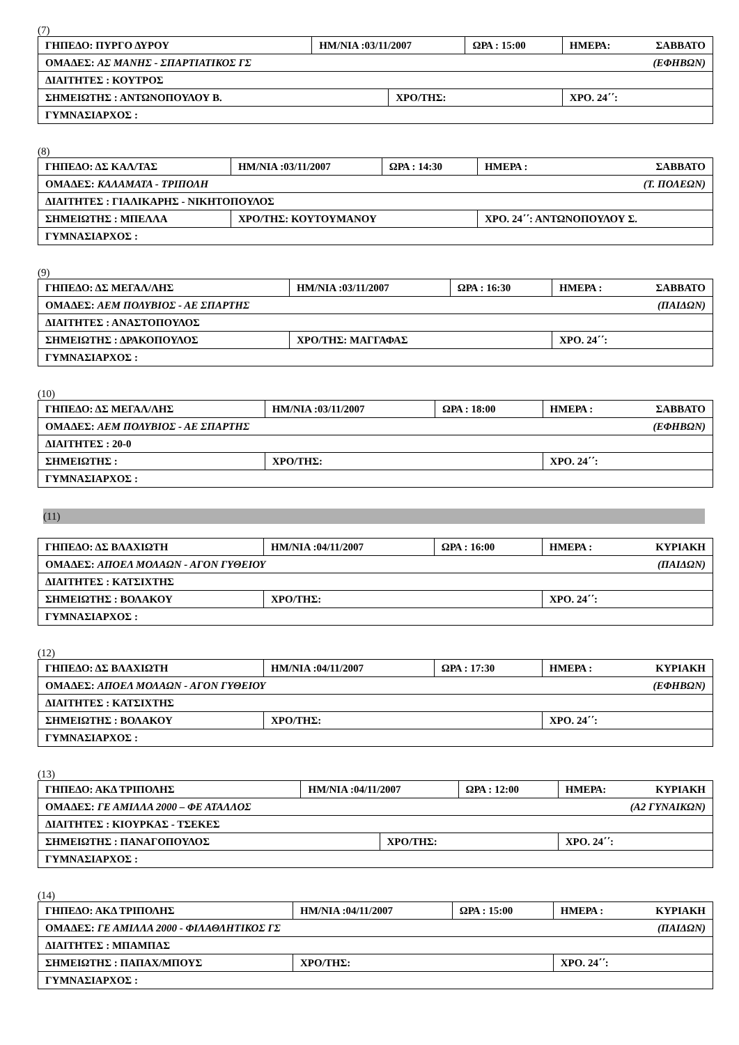(7)
| ΓΗΠΕΔΟ: ΠΥΡΓΟ ΔΥΡΟΥ | ΗΜ/ΝΙΑ :03/11/2007 | | ΩΡΑ : 15:00 | ΗΜΕΡΑ: ΣΑΒΒΑΤΟ |
| ΟΜΑΔΕΣ: ΑΣ ΜΑΝΗΣ - ΣΠΑΡΤΙΑΤΙΚΟΣ ΓΣ (ΕΦΗΒΩΝ) | | | | |
| ΔΙΑΙΤΗΤΕΣ : ΚΟΥΤΡΟΣ | | | | |
| ΣΗΜΕΙΩΤΗΣ : ΑΝΤΩΝΟΠΟΥΛΟΥ Β. | | ΧΡΟ/ΤΗΣ: | | ΧΡΟ. 24΄΄: |
| ΓΥΜΝΑΣΙΑΡΧΟΣ : | | | | |
(8)
| ΓΗΠΕΔΟ: ΔΣ ΚΑΛ/ΤΑΣ | ΗΜ/ΝΙΑ :03/11/2007 | ΩΡΑ : 14:30 | ΗΜΕΡΑ : ΣΑΒΒΑΤΟ |
| ΟΜΑΔΕΣ: ΚΑΛΑΜΑΤΑ - ΤΡΙΠΟΛΗ (Τ. ΠΟΛΕΩΝ) | | | |
| ΔΙΑΙΤΗΤΕΣ : ΓΙΑΛΙΚΑΡΗΣ - ΝΙΚΗΤΟΠΟΥΛΟΣ | | | |
| ΣΗΜΕΙΩΤΗΣ : ΜΠΕΛΛΑ | ΧΡΟ/ΤΗΣ: ΚΟΥΤΟΥΜΑΝΟΥ | | ΧΡΟ. 24΄΄: ΑΝΤΩΝΟΠΟΥΛΟΥ Σ. |
| ΓΥΜΝΑΣΙΑΡΧΟΣ : | | | |
(9)
| ΓΗΠΕΔΟ: ΔΣ ΜΕΓΑΛ/ΛΗΣ | ΗΜ/ΝΙΑ :03/11/2007 | ΩΡΑ : 16:30 | ΗΜΕΡΑ : ΣΑΒΒΑΤΟ |
| ΟΜΑΔΕΣ: ΑΕΜ ΠΟΛΥΒΙΟΣ - ΑΕ ΣΠΑΡΤΗΣ (ΠΑΙΔΩΝ) | | | |
| ΔΙΑΙΤΗΤΕΣ : ΑΝΑΣΤΟΠΟΥΛΟΣ | | | |
| ΣΗΜΕΙΩΤΗΣ : ΔΡΑΚΟΠΟΥΛΟΣ | ΧΡΟ/ΤΗΣ: ΜΑΓΓΑΦΑΣ | | ΧΡΟ. 24΄΄: |
| ΓΥΜΝΑΣΙΑΡΧΟΣ : | | | |
(10)
| ΓΗΠΕΔΟ: ΔΣ ΜΕΓΑΛ/ΛΗΣ | ΗΜ/ΝΙΑ :03/11/2007 | ΩΡΑ : 18:00 | ΗΜΕΡΑ : ΣΑΒΒΑΤΟ |
| ΟΜΑΔΕΣ: ΑΕΜ ΠΟΛΥΒΙΟΣ - ΑΕ ΣΠΑΡΤΗΣ (ΕΦΗΒΩΝ) | | | |
| ΔΙΑΙΤΗΤΕΣ : 20-0 | | | |
| ΣΗΜΕΙΩΤΗΣ : | ΧΡΟ/ΤΗΣ: | | ΧΡΟ. 24΄΄: |
| ΓΥΜΝΑΣΙΑΡΧΟΣ : | | | |
(11)
| ΓΗΠΕΔΟ: ΔΣ ΒΛΑΧΙΩΤΗ | ΗΜ/ΝΙΑ :04/11/2007 | ΩΡΑ : 16:00 | ΗΜΕΡΑ : ΚΥΡΙΑΚΗ |
| ΟΜΑΔΕΣ: ΑΠΟΕΛ ΜΟΛΑΩΝ - ΑΓΟΝ ΓΥΘΕΙΟΥ (ΠΑΙΔΩΝ) | | | |
| ΔΙΑΙΤΗΤΕΣ : ΚΑΤΣΙΧΤΗΣ | | | |
| ΣΗΜΕΙΩΤΗΣ : ΒΟΛΑΚΟΥ | ΧΡΟ/ΤΗΣ: | | ΧΡΟ. 24΄΄: |
| ΓΥΜΝΑΣΙΑΡΧΟΣ : | | | |
(12)
| ΓΗΠΕΔΟ: ΔΣ ΒΛΑΧΙΩΤΗ | ΗΜ/ΝΙΑ :04/11/2007 | ΩΡΑ : 17:30 | ΗΜΕΡΑ : ΚΥΡΙΑΚΗ |
| ΟΜΑΔΕΣ: ΑΠΟΕΛ ΜΟΛΑΩΝ - ΑΓΟΝ ΓΥΘΕΙΟΥ (ΕΦΗΒΩΝ) | | | |
| ΔΙΑΙΤΗΤΕΣ : ΚΑΤΣΙΧΤΗΣ | | | |
| ΣΗΜΕΙΩΤΗΣ : ΒΟΛΑΚΟΥ | ΧΡΟ/ΤΗΣ: | | ΧΡΟ. 24΄΄: |
| ΓΥΜΝΑΣΙΑΡΧΟΣ : | | | |
(13)
| ΓΗΠΕΔΟ: ΑΚΔ ΤΡΙΠΟΛΗΣ | ΗΜ/ΝΙΑ :04/11/2007 | | ΩΡΑ : 12:00 | ΗΜΕΡΑ: ΚΥΡΙΑΚΗ |
| ΟΜΑΔΕΣ: ΓΕ ΑΜΙΛΛΑ 2000 – ΦΕ ΑΤΑΛΛΟΣ (Α2 ΓΥΝΑΙΚΩΝ) | | | | |
| ΔΙΑΙΤΗΤΕΣ : ΚΙΟΥΡΚΑΣ - ΤΣΕΚΕΣ | | | | |
| ΣΗΜΕΙΩΤΗΣ : ΠΑΝΑΓΟΠΟΥΛΟΣ | | ΧΡΟ/ΤΗΣ: | | ΧΡΟ. 24΄΄: |
| ΓΥΜΝΑΣΙΑΡΧΟΣ : | | | | |
(14)
| ΓΗΠΕΔΟ: ΑΚΔ ΤΡΙΠΟΛΗΣ | ΗΜ/ΝΙΑ :04/11/2007 | ΩΡΑ : 15:00 | ΗΜΕΡΑ : ΚΥΡΙΑΚΗ |
| ΟΜΑΔΕΣ: ΓΕ ΑΜΙΛΛΑ 2000 - ΦΙΛΑΘΛΗΤΙΚΟΣ ΓΣ (ΠΑΙΔΩΝ) | | | |
| ΔΙΑΙΤΗΤΕΣ : ΜΠΑΜΠΑΣ | | | |
| ΣΗΜΕΙΩΤΗΣ : ΠΑΠΑΧ/ΜΠΟΥΣ | ΧΡΟ/ΤΗΣ: | | ΧΡΟ. 24΄΄: |
| ΓΥΜΝΑΣΙΑΡΧΟΣ : | | | |